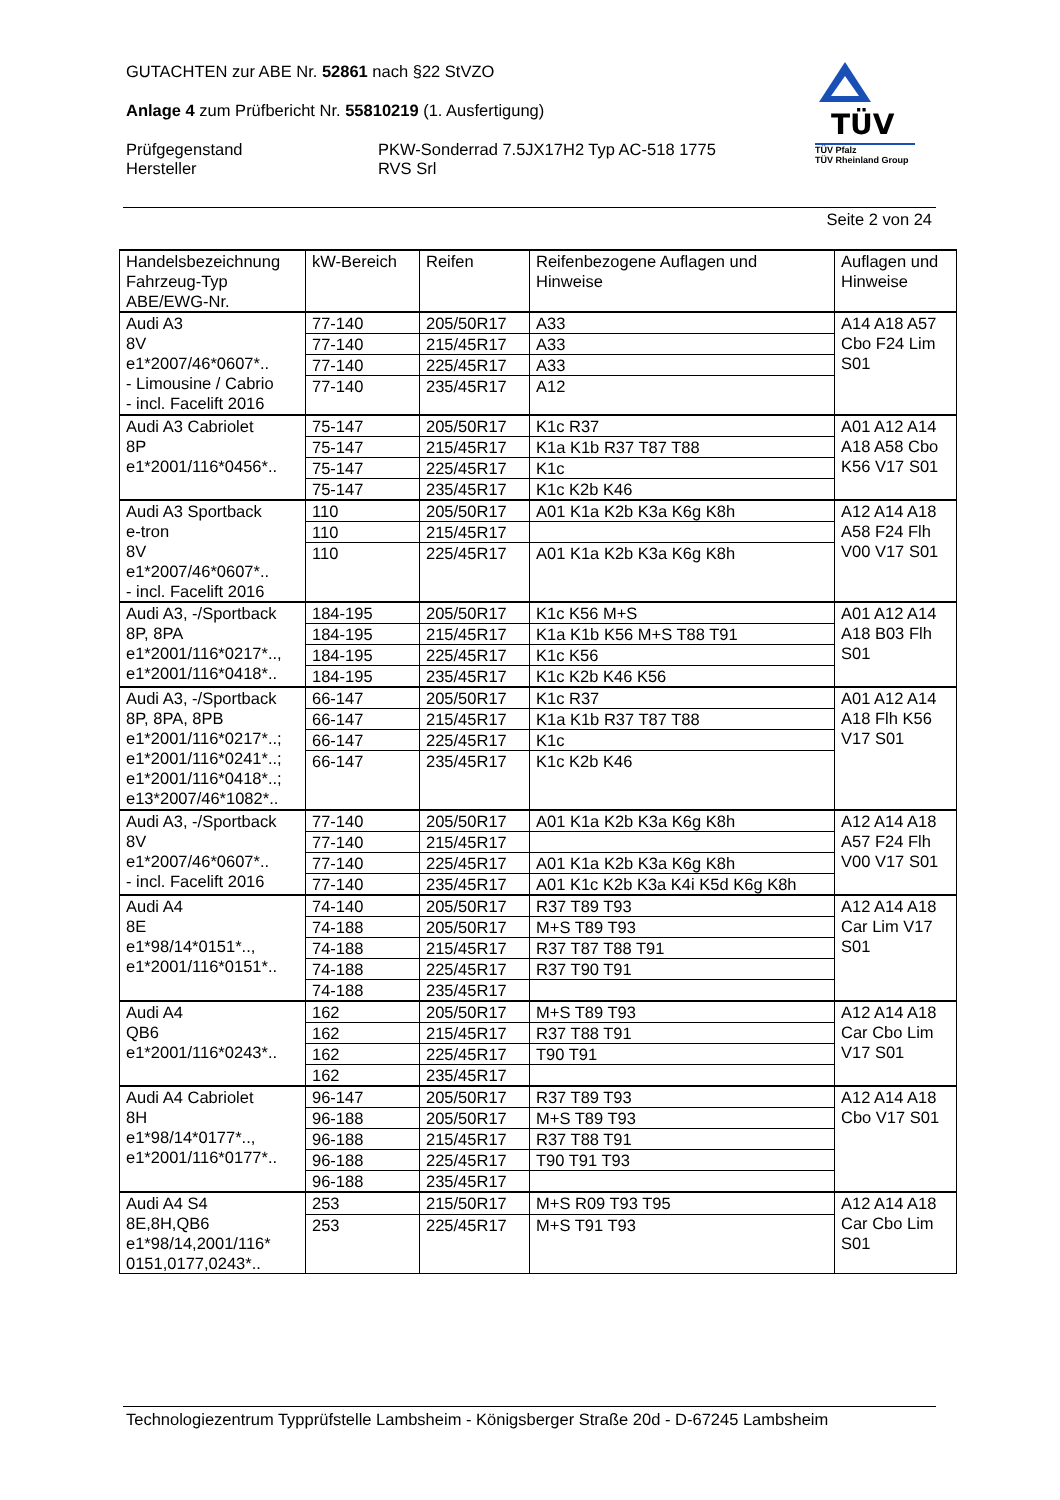GUTACHTEN zur ABE Nr. 52861 nach §22 StVZO
Anlage 4 zum Prüfbericht Nr. 55810219 (1. Ausfertigung)
Prüfgegenstand
Hersteller
PKW-Sonderrad 7.5JX17H2 Typ AC-518 1775
RVS Srl
TÜV
TÜV Pfalz
TÜV Rheinland Group
Seite 2 von 24
| Handelsbezeichnung Fahrzeug-Typ ABE/EWG-Nr. | kW-Bereich | Reifen | Reifenbezogene Auflagen und Hinweise | Auflagen und Hinweise |
| Audi A3 8V e1*2007/46*0607*.. - Limousine / Cabrio - incl. Facelift 2016 | 77-140 | 205/50R17 | A33 | A14 A18 A57 Cbo F24 Lim S01 |
| | 77-140 | 215/45R17 | A33 | |
| | 77-140 | 225/45R17 | A33 | |
| | 77-140 | 235/45R17 | A12 | |
| Audi A3 Cabriolet 8P e1*2001/116*0456*.. | 75-147 | 205/50R17 | K1c R37 | A01 A12 A14 A18 A58 Cbo K56 V17 S01 |
| | 75-147 | 215/45R17 | K1a K1b R37 T87 T88 | |
| | 75-147 | 225/45R17 | K1c | |
| | 75-147 | 235/45R17 | K1c K2b K46 | |
| Audi A3 Sportback e-tron 8V e1*2007/46*0607*.. - incl. Facelift 2016 | 110 | 205/50R17 | A01 K1a K2b K3a K6g K8h | A12 A14 A18 A58 F24 Flh V00 V17 S01 |
| | 110 | 215/45R17 | | |
| | 110 | 225/45R17 | A01 K1a K2b K3a K6g K8h | |
| Audi A3, -/Sportback 8P, 8PA e1*2001/116*0217*.., e1*2001/116*0418*.. | 184-195 | 205/50R17 | K1c K56 M+S | A01 A12 A14 A18 B03 Flh S01 |
| | 184-195 | 215/45R17 | K1a K1b K56 M+S T88 T91 | |
| | 184-195 | 225/45R17 | K1c K56 | |
| | 184-195 | 235/45R17 | K1c K2b K46 K56 | |
| Audi A3, -/Sportback 8P, 8PA, 8PB e1*2001/116*0217*..; e1*2001/116*0241*..; e1*2001/116*0418*..; e13*2007/46*1082*.. | 66-147 | 205/50R17 | K1c R37 | A01 A12 A14 A18 Flh K56 V17 S01 |
| | 66-147 | 215/45R17 | K1a K1b R37 T87 T88 | |
| | 66-147 | 225/45R17 | K1c | |
| | 66-147 | 235/45R17 | K1c K2b K46 | |
| Audi A3, -/Sportback 8V e1*2007/46*0607*.. - incl. Facelift 2016 | 77-140 | 205/50R17 | A01 K1a K2b K3a K6g K8h | A12 A14 A18 A57 F24 Flh V00 V17 S01 |
| | 77-140 | 215/45R17 | | |
| | 77-140 | 225/45R17 | A01 K1a K2b K3a K6g K8h | |
| | 77-140 | 235/45R17 | A01 K1c K2b K3a K4i K5d K6g K8h | |
| Audi A4 8E e1*98/14*0151*.., e1*2001/116*0151*.. | 74-140 | 205/50R17 | R37 T89 T93 | A12 A14 A18 Car Lim V17 S01 |
| | 74-188 | 205/50R17 | M+S T89 T93 | |
| | 74-188 | 215/45R17 | R37 T87 T88 T91 | |
| | 74-188 | 225/45R17 | R37 T90 T91 | |
| | 74-188 | 235/45R17 | | |
| Audi A4 QB6 e1*2001/116*0243*.. | 162 | 205/50R17 | M+S T89 T93 | A12 A14 A18 Car Cbo Lim V17 S01 |
| | 162 | 215/45R17 | R37 T88 T91 | |
| | 162 | 225/45R17 | T90 T91 | |
| | 162 | 235/45R17 | | |
| Audi A4 Cabriolet 8H e1*98/14*0177*.., e1*2001/116*0177*.. | 96-147 | 205/50R17 | R37 T89 T93 | A12 A14 A18 Cbo V17 S01 |
| | 96-188 | 205/50R17 | M+S T89 T93 | |
| | 96-188 | 215/45R17 | R37 T88 T91 | |
| | 96-188 | 225/45R17 | T90 T91 T93 | |
| | 96-188 | 235/45R17 | | |
| Audi A4 S4 8E,8H,QB6 e1*98/14,2001/116* 0151,0177,0243*.. | 253 | 215/50R17 | M+S R09 T93 T95 | A12 A14 A18 Car Cbo Lim S01 |
| | 253 | 225/45R17 | M+S T91 T93 | |
Technologiezentrum Typprüfstelle Lambsheim - Königsberger Straße 20d - D-67245 Lambsheim